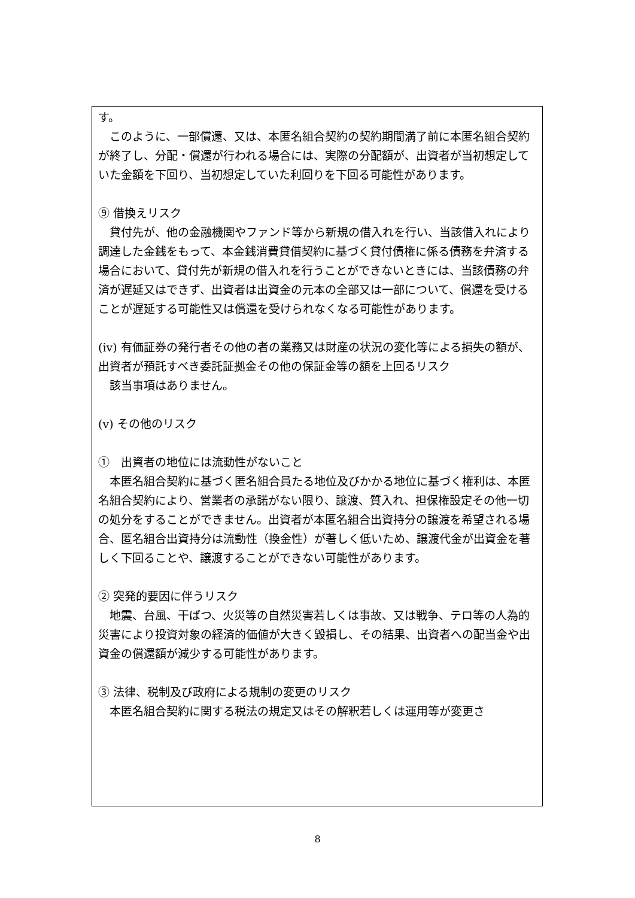す。
　このように、一部償還、又は、本匿名組合契約の契約期間満了前に本匿名組合契約が終了し、分配・償還が行われる場合には、実際の分配額が、出資者が当初想定していた金額を下回り、当初想定していた利回りを下回る可能性があります。
⑨ 借換えリスク
　貸付先が、他の金融機関やファンド等から新規の借入れを行い、当該借入れにより調達した金銭をもって、本金銭消費貸借契約に基づく貸付債権に係る債務を弁済する場合において、貸付先が新規の借入れを行うことができないときには、当該債務の弁済が遅延又はできず、出資者は出資金の元本の全部又は一部について、償還を受けることが遅延する可能性又は償還を受けられなくなる可能性があります。
(iv) 有価証券の発行者その他の者の業務又は財産の状況の変化等による損失の額が、出資者が預託すべき委託証拠金その他の保証金等の額を上回るリスク
　該当事項はありません。
(v) その他のリスク
①　出資者の地位には流動性がないこと
　本匿名組合契約に基づく匿名組合員たる地位及びかかる地位に基づく権利は、本匿名組合契約により、営業者の承諾がない限り、譲渡、質入れ、担保権設定その他一切の処分をすることができません。出資者が本匿名組合出資持分の譲渡を希望される場合、匿名組合出資持分は流動性（換金性）が著しく低いため、譲渡代金が出資金を著しく下回ることや、譲渡することができない可能性があります。
② 突発的要因に伴うリスク
　地震、台風、干ばつ、火災等の自然災害若しくは事故、又は戦争、テロ等の人為的災害により投資対象の経済的価値が大きく毀損し、その結果、出資者への配当金や出資金の償還額が減少する可能性があります。
③ 法律、税制及び政府による規制の変更のリスク
　本匿名組合契約に関する税法の規定又はその解釈若しくは運用等が変更さ
8